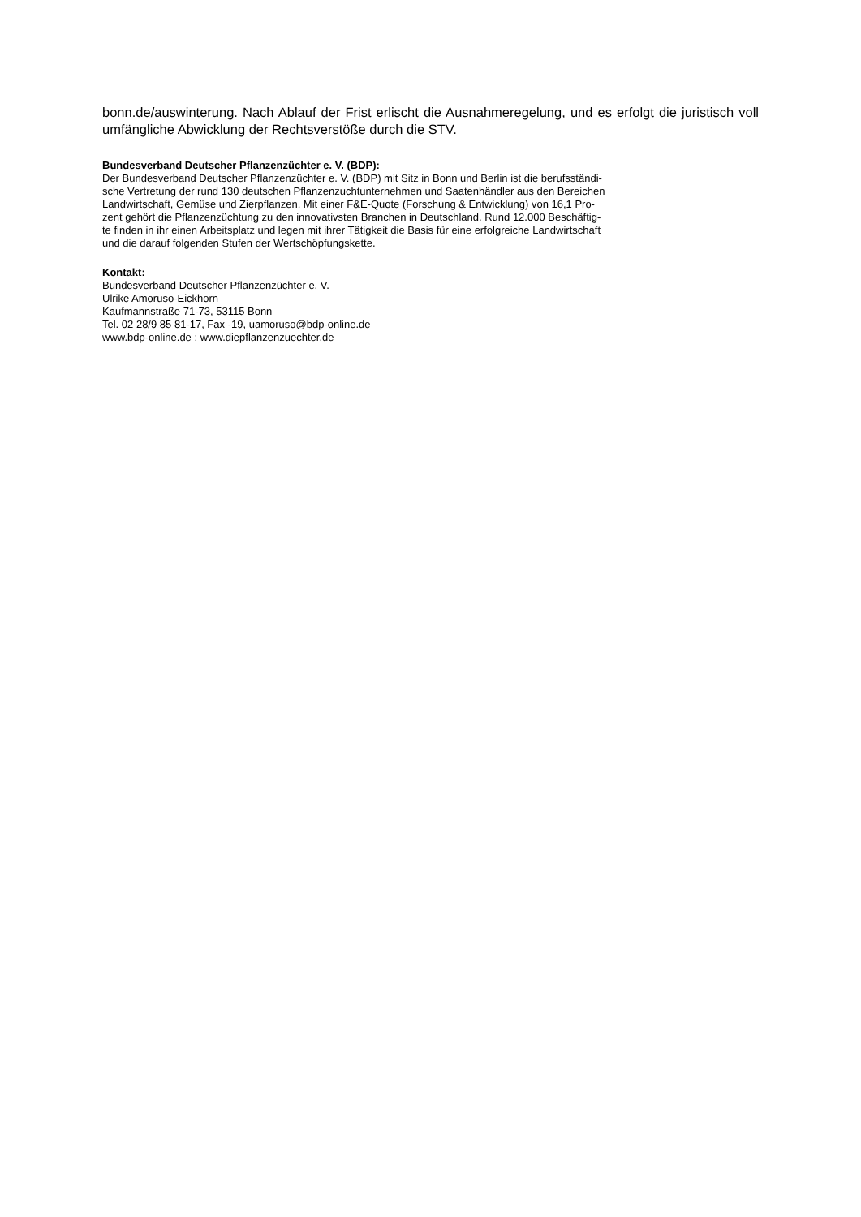bonn.de/auswinterung. Nach Ablauf der Frist erlischt die Ausnahmeregelung, und es erfolgt die juristisch voll umfängliche Abwicklung der Rechtsverstöße durch die STV.
Bundesverband Deutscher Pflanzenzüchter e. V. (BDP):
Der Bundesverband Deutscher Pflanzenzüchter e. V. (BDP) mit Sitz in Bonn und Berlin ist die berufsständi-
sche Vertretung der rund 130 deutschen Pflanzenzuchtunternehmen und Saatenhändler aus den Bereichen
Landwirtschaft, Gemüse und Zierpflanzen. Mit einer F&E-Quote (Forschung & Entwicklung) von 16,1 Pro-
zent gehört die Pflanzenzüchtung zu den innovativsten Branchen in Deutschland. Rund 12.000 Beschäftig-
te finden in ihr einen Arbeitsplatz und legen mit ihrer Tätigkeit die Basis für eine erfolgreiche Landwirtschaft
und die darauf folgenden Stufen der Wertschöpfungskette.
Kontakt:
Bundesverband Deutscher Pflanzenzüchter e. V.
Ulrike Amoruso-Eickhorn
Kaufmannstraße 71-73, 53115 Bonn
Tel. 02 28/9 85 81-17, Fax -19, uamoruso@bdp-online.de
www.bdp-online.de ; www.diepflanzenzuechter.de